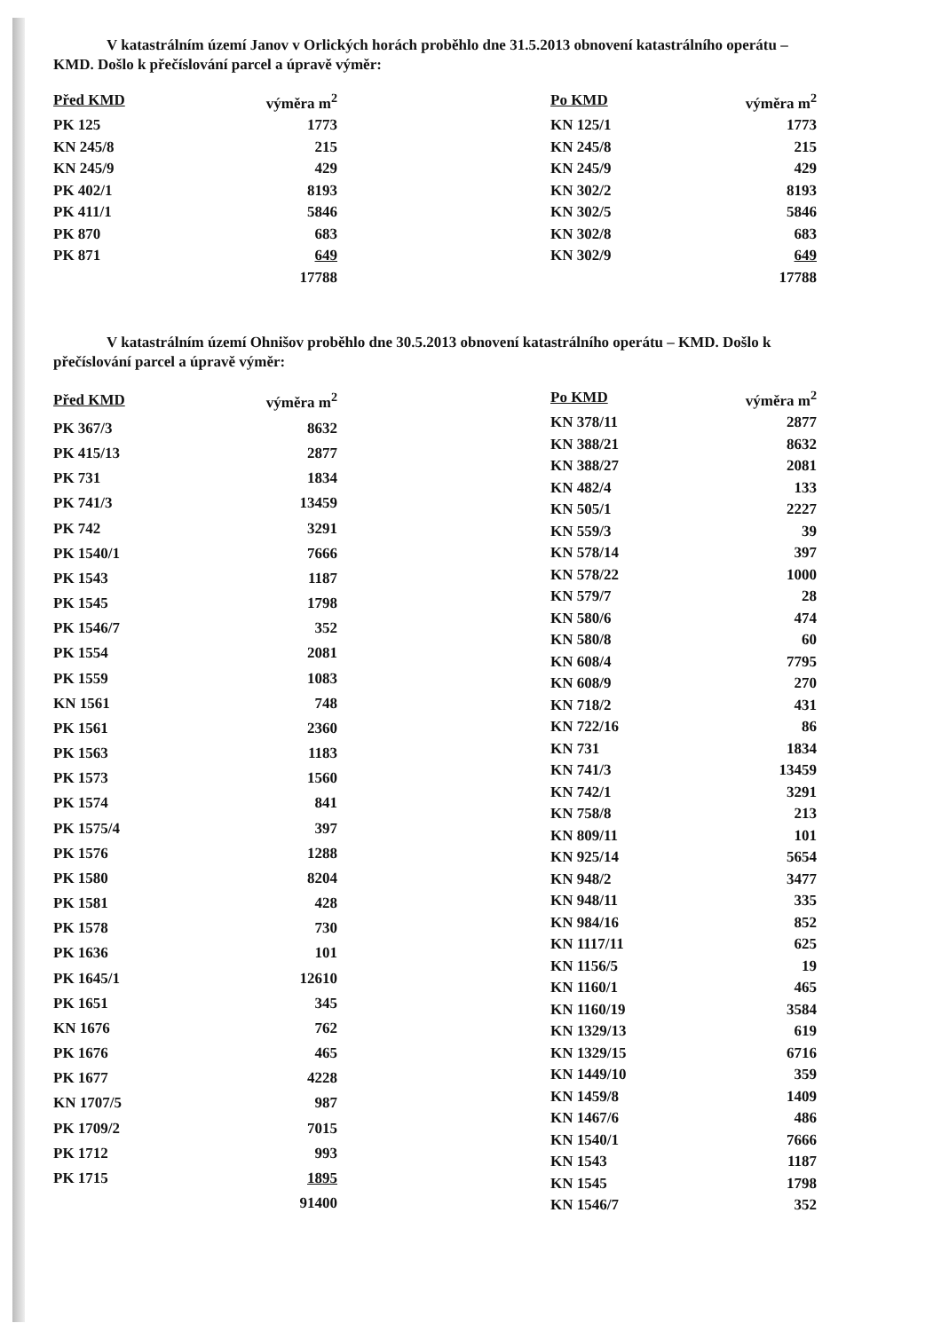V katastrálním území Janov v Orlických horách proběhlo dne 31.5.2013 obnovení katastrálního operátu – KMD. Došlo k přečíslování parcel a úpravě výměr:
| Před KMD | výměra m<sup>2</sup> |
| --- | --- |
| PK 125 | 1773 |
| KN 245/8 | 215 |
| KN 245/9 | 429 |
| PK 402/1 | 8193 |
| PK 411/1 | 5846 |
| PK 870 | 683 |
| PK 871 | 649 |
| | 17788 |
| Po KMD | výměra m<sup>2</sup> |
| --- | --- |
| KN 125/1 | 1773 |
| KN 245/8 | 215 |
| KN 245/9 | 429 |
| KN 302/2 | 8193 |
| KN 302/5 | 5846 |
| KN 302/8 | 683 |
| KN 302/9 | 649 |
| | 17788 |
V katastrálním území Ohnišov proběhlo dne 30.5.2013 obnovení katastrálního operátu – KMD. Došlo k přečíslování parcel a úpravě výměr:
| Před KMD | výměra m<sup>2</sup> |
| --- | --- |
| PK 367/3 | 8632 |
| PK 415/13 | 2877 |
| PK 731 | 1834 |
| PK 741/3 | 13459 |
| PK 742 | 3291 |
| PK 1540/1 | 7666 |
| PK 1543 | 1187 |
| PK 1545 | 1798 |
| PK 1546/7 | 352 |
| PK 1554 | 2081 |
| PK 1559 | 1083 |
| KN 1561 | 748 |
| PK 1561 | 2360 |
| PK 1563 | 1183 |
| PK 1573 | 1560 |
| PK 1574 | 841 |
| PK 1575/4 | 397 |
| PK 1576 | 1288 |
| PK 1580 | 8204 |
| PK 1581 | 428 |
| PK 1578 | 730 |
| PK 1636 | 101 |
| PK 1645/1 | 12610 |
| PK 1651 | 345 |
| KN 1676 | 762 |
| PK 1676 | 465 |
| PK 1677 | 4228 |
| KN 1707/5 | 987 |
| PK 1709/2 | 7015 |
| PK 1712 | 993 |
| PK 1715 | 1895 |
| | 91400 |
| Po KMD | výměra m<sup>2</sup> |
| --- | --- |
| KN 378/11 | 2877 |
| KN 388/21 | 8632 |
| KN 388/27 | 2081 |
| KN 482/4 | 133 |
| KN 505/1 | 2227 |
| KN 559/3 | 39 |
| KN 578/14 | 397 |
| KN 578/22 | 1000 |
| KN 579/7 | 28 |
| KN 580/6 | 474 |
| KN 580/8 | 60 |
| KN 608/4 | 7795 |
| KN 608/9 | 270 |
| KN 718/2 | 431 |
| KN 722/16 | 86 |
| KN 731 | 1834 |
| KN 741/3 | 13459 |
| KN 742/1 | 3291 |
| KN 758/8 | 213 |
| KN 809/11 | 101 |
| KN 925/14 | 5654 |
| KN 948/2 | 3477 |
| KN 948/11 | 335 |
| KN 984/16 | 852 |
| KN 1117/11 | 625 |
| KN 1156/5 | 19 |
| KN 1160/1 | 465 |
| KN 1160/19 | 3584 |
| KN 1329/13 | 619 |
| KN 1329/15 | 6716 |
| KN 1449/10 | 359 |
| KN 1459/8 | 1409 |
| KN 1467/6 | 486 |
| KN 1540/1 | 7666 |
| KN 1543 | 1187 |
| KN 1545 | 1798 |
| KN 1546/7 | 352 |